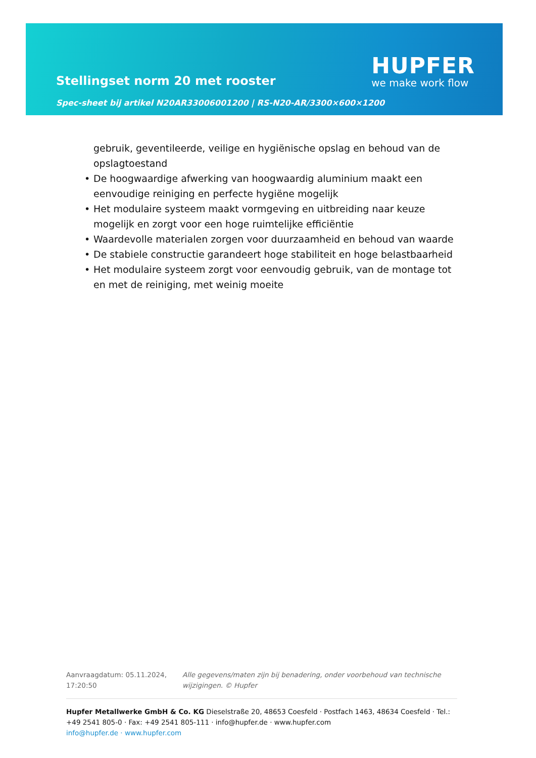Stellingset norm 20 met rooster
Spec-sheet bij artikel N20AR33006001200 | RS-N20-AR/3300×600×1200
HUPFER
we make work flow
gebruik, geventileerde, veilige en hygiënische opslag en behoud van de opslagtoestand
De hoogwaardige afwerking van hoogwaardig aluminium maakt een eenvoudige reiniging en perfecte hygiëne mogelijk
Het modulaire systeem maakt vormgeving en uitbreiding naar keuze mogelijk en zorgt voor een hoge ruimtelijke efficiëntie
Waardevolle materialen zorgen voor duurzaamheid en behoud van waarde
De stabiele constructie garandeert hoge stabiliteit en hoge belastbaarheid
Het modulaire systeem zorgt voor eenvoudig gebruik, van de montage tot en met de reiniging, met weinig moeite
Aanvraagdatum: 05.11.2024, 17:20:50
Alle gegevens/maten zijn bij benadering, onder voorbehoud van technische wijzigingen. © Hupfer
Hupfer Metallwerke GmbH & Co. KG Dieselstraße 20, 48653 Coesfeld · Postfach 1463, 48634 Coesfeld · Tel.: +49 2541 805-0 · Fax: +49 2541 805-111 · info@hupfer.de · www.hupfer.com
info@hupfer.de · www.hupfer.com